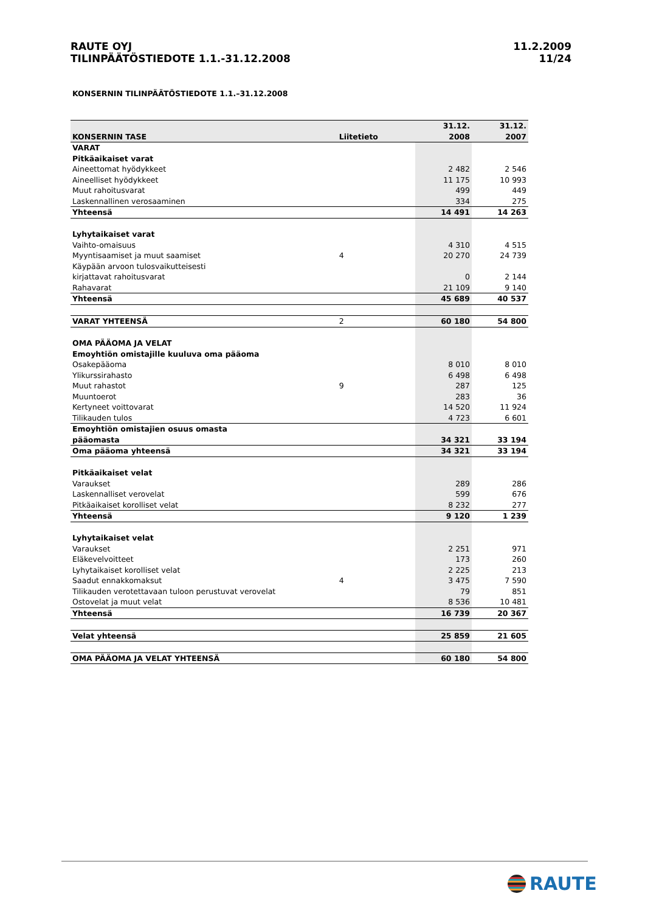RAUTE OYJ
TILINPÄÄTÖSTIEDOTE 1.1.-31.12.2008
11.2.2009
11/24
KONSERNIN TILINPÄÄTÖSTIEDOTE 1.1.–31.12.2008
| KONSERNIN TASE | Liitetieto | | 31.12. 2008 | 31.12. 2007 |
| --- | --- | --- | --- | --- |
| VARAT | | | | |
| Pitkäaikaiset varat | | | | |
| Aineettomat hyödykkeet | | | 2 482 | 2 546 |
| Aineelliset hyödykkeet | | | 11 175 | 10 993 |
| Muut rahoitusvarat | | | 499 | 449 |
| Laskennallinen verosaaminen | | | 334 | 275 |
| Yhteensä | | | 14 491 | 14 263 |
| Lyhytaikaiset varat | | | | |
| Vaihto-omaisuus | | | 4 310 | 4 515 |
| Myyntisaamiset ja muut saamiset | 4 | | 20 270 | 24 739 |
| Käypään arvoon tulosvaikutteisesti | | | | |
| kirjattavat rahoitusvarat | | | 0 | 2 144 |
| Rahavarat | | | 21 109 | 9 140 |
| Yhteensä | | | 45 689 | 40 537 |
| VARAT YHTEENSÄ | 2 | | 60 180 | 54 800 |
| OMA PÄÄOMA JA VELAT | | | | |
| Emoyhtiön omistajille kuuluva oma pääoma | | | | |
| Osakepääoma | | | 8 010 | 8 010 |
| Ylikurssirahasto | | | 6 498 | 6 498 |
| Muut rahastot | 9 | | 287 | 125 |
| Muuntoerot | | | 283 | 36 |
| Kertyneet voittovarat | | | 14 520 | 11 924 |
| Tilikauden tulos | | | 4 723 | 6 601 |
| Emoyhtiön omistajien osuus omasta pääomasta | | | 34 321 | 33 194 |
| Oma pääoma yhteensä | | | 34 321 | 33 194 |
| Pitkäaikaiset velat | | | | |
| Varaukset | | | 289 | 286 |
| Laskennalliset verovelat | | | 599 | 676 |
| Pitkäaikaiset korolliset velat | | | 8 232 | 277 |
| Yhteensä | | | 9 120 | 1 239 |
| Lyhytaikaiset velat | | | | |
| Varaukset | | | 2 251 | 971 |
| Eläkevelvoitteet | | | 173 | 260 |
| Lyhytaikaiset korolliset velat | | | 2 225 | 213 |
| Saadut ennakkomaksut | 4 | | 3 475 | 7 590 |
| Tilikauden verotettavaan tuloon perustuvat verovelat | | | 79 | 851 |
| Ostovelat ja muut velat | | | 8 536 | 10 481 |
| Yhteensä | | | 16 739 | 20 367 |
| Velat yhteensä | | | 25 859 | 21 605 |
| OMA PÄÄOMA JA VELAT YHTEENSÄ | | | 60 180 | 54 800 |
RAUTE